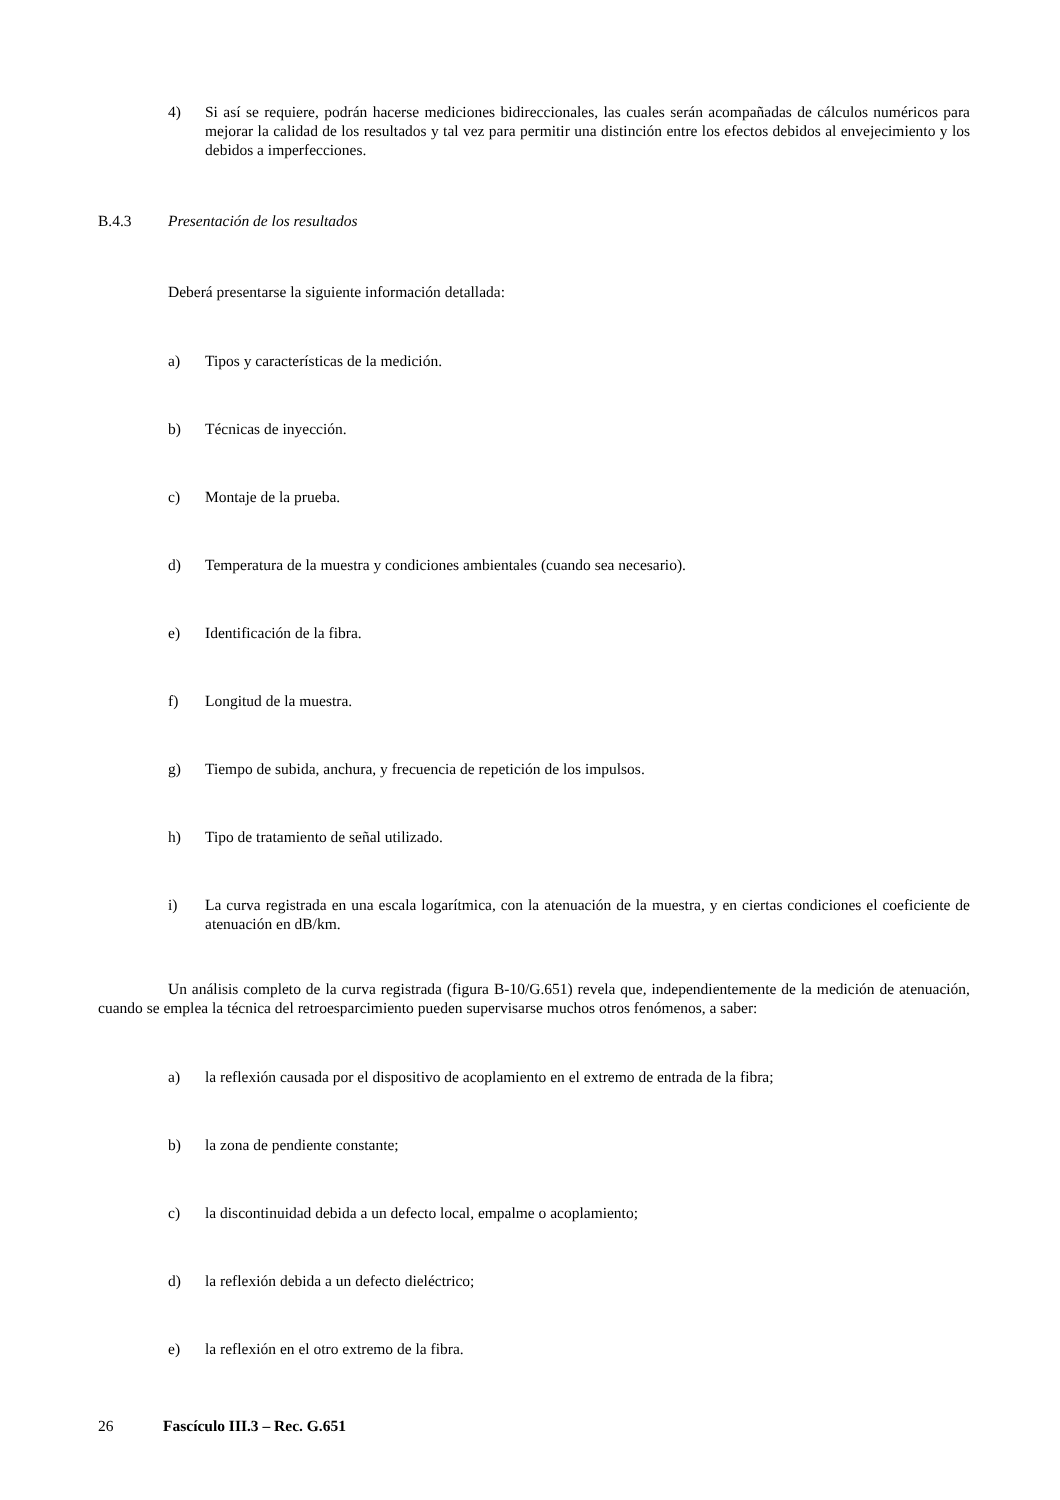4) Si así se requiere, podrán hacerse mediciones bidireccionales, las cuales serán acompañadas de cálculos numéricos para mejorar la calidad de los resultados y tal vez para permitir una distinción entre los efectos debidos al envejecimiento y los debidos a imperfecciones.
B.4.3 Presentación de los resultados
Deberá presentarse la siguiente información detallada:
a) Tipos y características de la medición.
b) Técnicas de inyección.
c) Montaje de la prueba.
d) Temperatura de la muestra y condiciones ambientales (cuando sea necesario).
e) Identificación de la fibra.
f) Longitud de la muestra.
g) Tiempo de subida, anchura, y frecuencia de repetición de los impulsos.
h) Tipo de tratamiento de señal utilizado.
i) La curva registrada en una escala logarítmica, con la atenuación de la muestra, y en ciertas condiciones el coeficiente de atenuación en dB/km.
Un análisis completo de la curva registrada (figura B-10/G.651) revela que, independientemente de la medición de atenuación, cuando se emplea la técnica del retroesparcimiento pueden supervisarse muchos otros fenómenos, a saber:
a) la reflexión causada por el dispositivo de acoplamiento en el extremo de entrada de la fibra;
b) la zona de pendiente constante;
c) la discontinuidad debida a un defecto local, empalme o acoplamiento;
d) la reflexión debida a un defecto dieléctrico;
e) la reflexión en el otro extremo de la fibra.
26 Fascículo III.3 – Rec. G.651